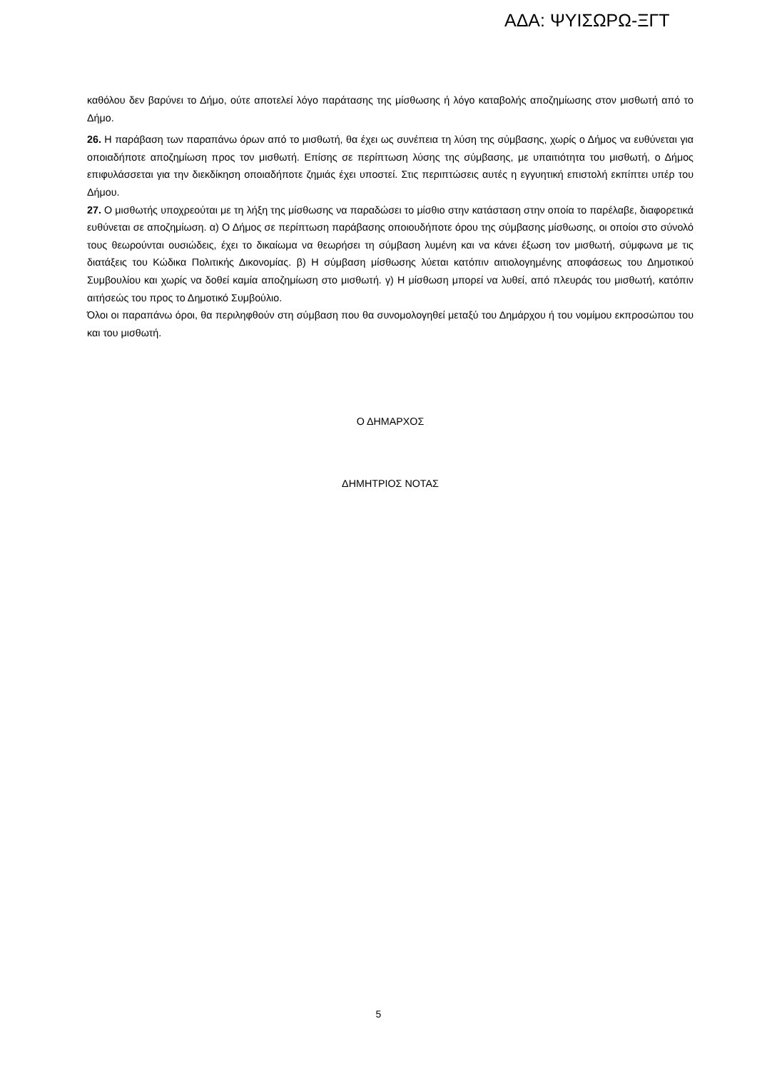ΑΔΑ: ΨΥΙΣΩΡΩ-ΞΓΤ
καθόλου δεν βαρύνει το Δήμο, ούτε αποτελεί λόγο παράτασης της μίσθωσης ή λόγο καταβολής αποζημίωσης στον μισθωτή από το Δήμο.
26. Η παράβαση των παραπάνω όρων από το μισθωτή, θα έχει ως συνέπεια τη λύση της σύμβασης, χωρίς ο Δήμος να ευθύνεται για οποιαδήποτε αποζημίωση προς τον μισθωτή. Επίσης σε περίπτωση λύσης της σύμβασης, με υπαιτιότητα του μισθωτή, ο Δήμος επιφυλάσσεται για την διεκδίκηση οποιαδήποτε ζημιάς έχει υποστεί. Στις περιπτώσεις αυτές η εγγυητική επιστολή εκπίπτει υπέρ του Δήμου.
27. Ο μισθωτής υποχρεούται με τη λήξη της μίσθωσης να παραδώσει το μίσθιο στην κατάσταση στην οποία το παρέλαβε, διαφορετικά ευθύνεται σε αποζημίωση. α) Ο Δήμος σε περίπτωση παράβασης οποιουδήποτε όρου της σύμβασης μίσθωσης, οι οποίοι στο σύνολό τους θεωρούνται ουσιώδεις, έχει το δικαίωμα να θεωρήσει τη σύμβαση λυμένη και να κάνει έξωση τον μισθωτή, σύμφωνα με τις διατάξεις του Κώδικα Πολιτικής Δικονομίας. β) Η σύμβαση μίσθωσης λύεται κατόπιν αιτιολογημένης αποφάσεως του Δημοτικού Συμβουλίου και χωρίς να δοθεί καμία αποζημίωση στο μισθωτή. γ) Η μίσθωση μπορεί να λυθεί, από πλευράς του μισθωτή, κατόπιν αιτήσεώς του προς το Δημοτικό Συμβούλιο.
Όλοι οι παραπάνω όροι, θα περιληφθούν στη σύμβαση που θα συνομολογηθεί μεταξύ του Δημάρχου ή του νομίμου εκπροσώπου του και του μισθωτή.
Ο ΔΗΜΑΡΧΟΣ
ΔΗΜΗΤΡΙΟΣ ΝΟΤΑΣ
5